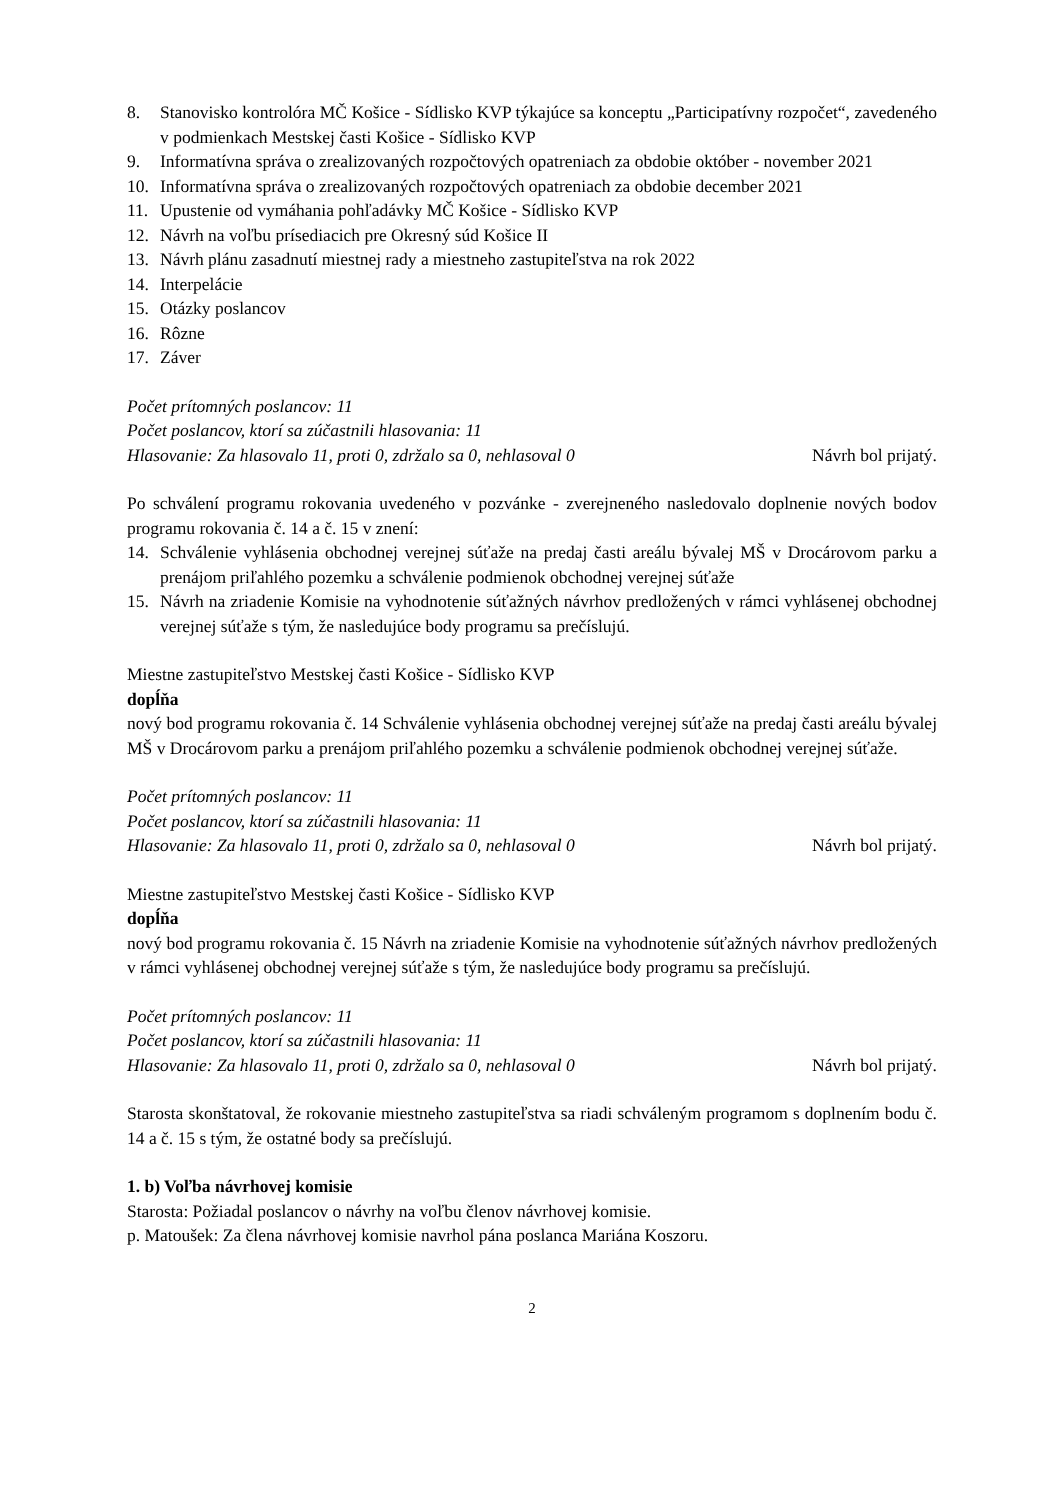8. Stanovisko kontrolóra MČ Košice - Sídlisko KVP týkajúce sa konceptu „Participatívny rozpočet“, zavedeného v podmienkach Mestskej časti Košice - Sídlisko KVP
9. Informatívna správa o zrealizovaných rozpočtových opatreniach za obdobie október - november 2021
10. Informatívna správa o zrealizovaných rozpočtových opatreniach za obdobie december 2021
11. Upustenie od vymáhania pohľadávky MČ Košice - Sídlisko KVP
12. Návrh na voľbu prísediacich pre Okresný súd Košice II
13. Návrh plánu zasadnutí miestnej rady a miestneho zastupiteľstva na rok 2022
14. Interpelácie
15. Otázky poslancov
16. Rôzne
17. Záver
Počet prítomných poslancov: 11
Počet poslancov, ktorí sa zúčastnili hlasovania: 11
Hlasovanie: Za hlasovalo 11, proti 0, zdržalo sa 0, nehlasoval 0 Návrh bol prijatý.
Po schválení programu rokovania uvedeného v pozvánke - zverejneného nasledovalo doplnenie nových bodov programu rokovania č. 14 a č. 15 v znení:
14. Schválenie vyhlásenia obchodnej verejnej súťaže na predaj časti areálu bývalej MŠ v Drocárovom parku a prenájom priľahlého pozemku a schválenie podmienok obchodnej verejnej súťaže
15. Návrh na zriadenie Komisie na vyhodnotenie súťažných návrhov predložených v rámci vyhlásenej obchodnej verejnej súťaže s tým, že nasledujúce body programu sa prečíslujú.
Miestne zastupiteľstvo Mestskej časti Košice - Sídlisko KVP
dopĺňa
nový bod programu rokovania č. 14 Schválenie vyhlásenia obchodnej verejnej súťaže na predaj časti areálu bývalej MŠ v Drocárovom parku a prenájom priľahlého pozemku a schválenie podmienok obchodnej verejnej súťaže.
Počet prítomných poslancov: 11
Počet poslancov, ktorí sa zúčastnili hlasovania: 11
Hlasovanie: Za hlasovalo 11, proti 0, zdržalo sa 0, nehlasoval 0 Návrh bol prijatý.
Miestne zastupiteľstvo Mestskej časti Košice - Sídlisko KVP
dopĺňa
nový bod programu rokovania č. 15 Návrh na zriadenie Komisie na vyhodnotenie súťažných návrhov predložených v rámci vyhlásenej obchodnej verejnej súťaže s tým, že nasledujúce body programu sa prečíslujú.
Počet prítomných poslancov: 11
Počet poslancov, ktorí sa zúčastnili hlasovania: 11
Hlasovanie: Za hlasovalo 11, proti 0, zdržalo sa 0, nehlasoval 0 Návrh bol prijatý.
Starosta skonštatoval, že rokovanie miestneho zastupiteľstva sa riadi schváleným programom s doplnením bodu č. 14 a č. 15 s tým, že ostatné body sa prečíslujú.
1. b) Voľba návrhovej komisie
Starosta: Požiadal poslancov o návrhy na voľbu členov návrhovej komisie.
p. Matoušek: Za člena návrhovej komisie navrhol pána poslanca Mariána Koszoru.
2